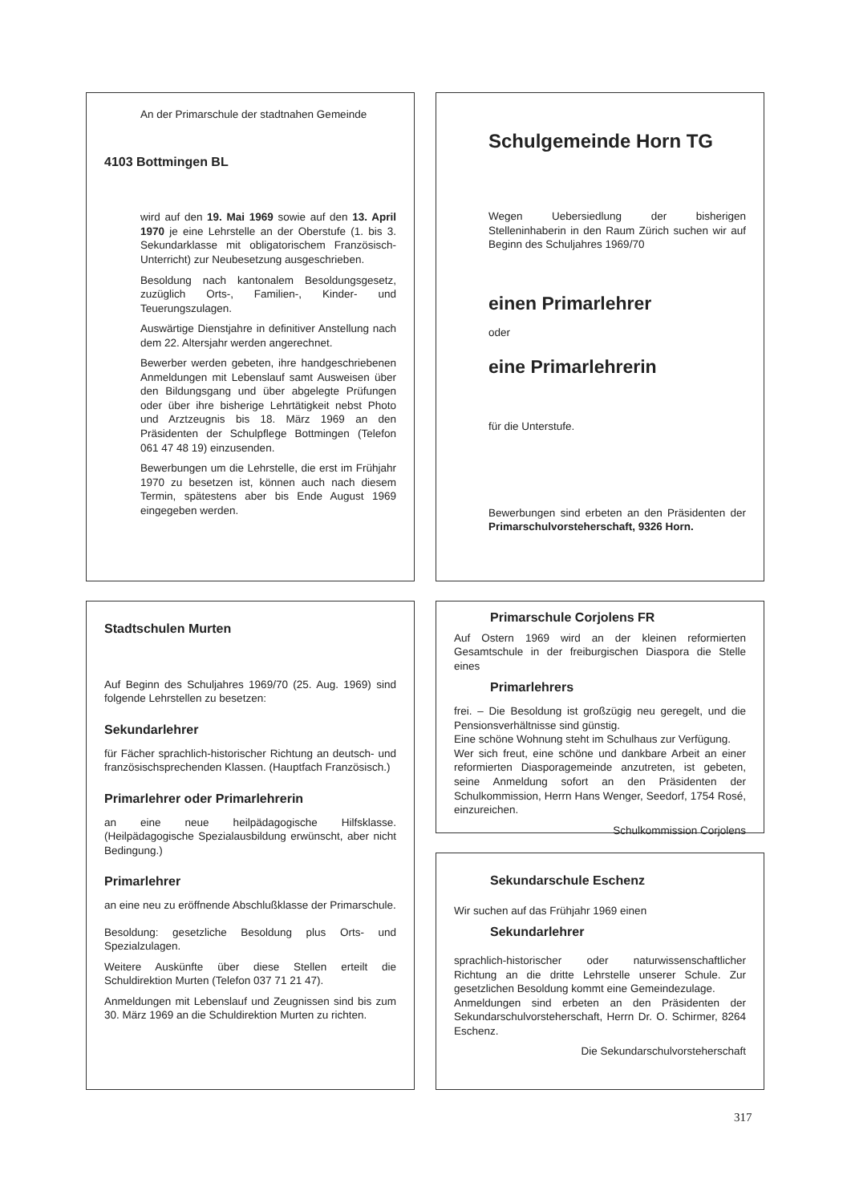An der Primarschule der stadtnahen Gemeinde
4103 Bottmingen BL
wird auf den 19. Mai 1969 sowie auf den 13. April 1970 je eine Lehrstelle an der Oberstufe (1. bis 3. Sekundarklasse mit obligatorischem Französisch-Unterricht) zur Neubesetzung ausgeschrieben.
Besoldung nach kantonalem Besoldungsgesetz, zuzüglich Orts-, Familien-, Kinder- und Teuerungszulagen.
Auswärtige Dienstjahre in definitiver Anstellung nach dem 22. Altersjahr werden angerechnet.
Bewerber werden gebeten, ihre handgeschriebenen Anmeldungen mit Lebenslauf samt Ausweisen über den Bildungsgang und über abgelegte Prüfungen oder über ihre bisherige Lehrtätigkeit nebst Photo und Arztzeugnis bis 18. März 1969 an den Präsidenten der Schulpflege Bottmingen (Telefon 061 47 48 19) einzusenden.
Bewerbungen um die Lehrstelle, die erst im Frühjahr 1970 zu besetzen ist, können auch nach diesem Termin, spätestens aber bis Ende August 1969 eingegeben werden.
Schulgemeinde Horn TG
Wegen Uebersiedlung der bisherigen Stelleninhaberin in den Raum Zürich suchen wir auf Beginn des Schuljahres 1969/70
einen Primarlehrer
oder
eine Primarlehrerin
für die Unterstufe.
Bewerbungen sind erbeten an den Präsidenten der Primarschulvorsteherschaft, 9326 Horn.
Stadtschulen Murten
Auf Beginn des Schuljahres 1969/70 (25. Aug. 1969) sind folgende Lehrstellen zu besetzen:
Sekundarlehrer
für Fächer sprachlich-historischer Richtung an deutsch- und französischsprechenden Klassen. (Hauptfach Französisch.)
Primarlehrer oder Primarlehrerin
an eine neue heilpädagogische Hilfsklasse. (Heilpädagogische Spezialausbildung erwünscht, aber nicht Bedingung.)
Primarlehrer
an eine neu zu eröffnende Abschlußklasse der Primarschule.
Besoldung: gesetzliche Besoldung plus Orts- und Spezialzulagen.
Weitere Auskünfte über diese Stellen erteilt die Schuldirektion Murten (Telefon 037 71 21 47).
Anmeldungen mit Lebenslauf und Zeugnissen sind bis zum 30. März 1969 an die Schuldirektion Murten zu richten.
Primarschule Corjolens FR
Auf Ostern 1969 wird an der kleinen reformierten Gesamtschule in der freiburgischen Diaspora die Stelle eines
Primarlehrers
frei. – Die Besoldung ist großzügig neu geregelt, und die Pensionsverhältnisse sind günstig.
Eine schöne Wohnung steht im Schulhaus zur Verfügung.
Wer sich freut, eine schöne und dankbare Arbeit an einer reformierten Diasporagemeinde anzutreten, ist gebeten, seine Anmeldung sofort an den Präsidenten der Schulkommission, Herrn Hans Wenger, Seedorf, 1754 Rosé, einzureichen.
Schulkommission Corjolens
Sekundarschule Eschenz
Wir suchen auf das Frühjahr 1969 einen
Sekundarlehrer
sprachlich-historischer oder naturwissenschaftlicher Richtung an die dritte Lehrstelle unserer Schule. Zur gesetzlichen Besoldung kommt eine Gemeindezulage.
Anmeldungen sind erbeten an den Präsidenten der Sekundarschulvorsteherschaft, Herrn Dr. O. Schirmer, 8264 Eschenz.
Die Sekundarschulvorsteherschaft
317